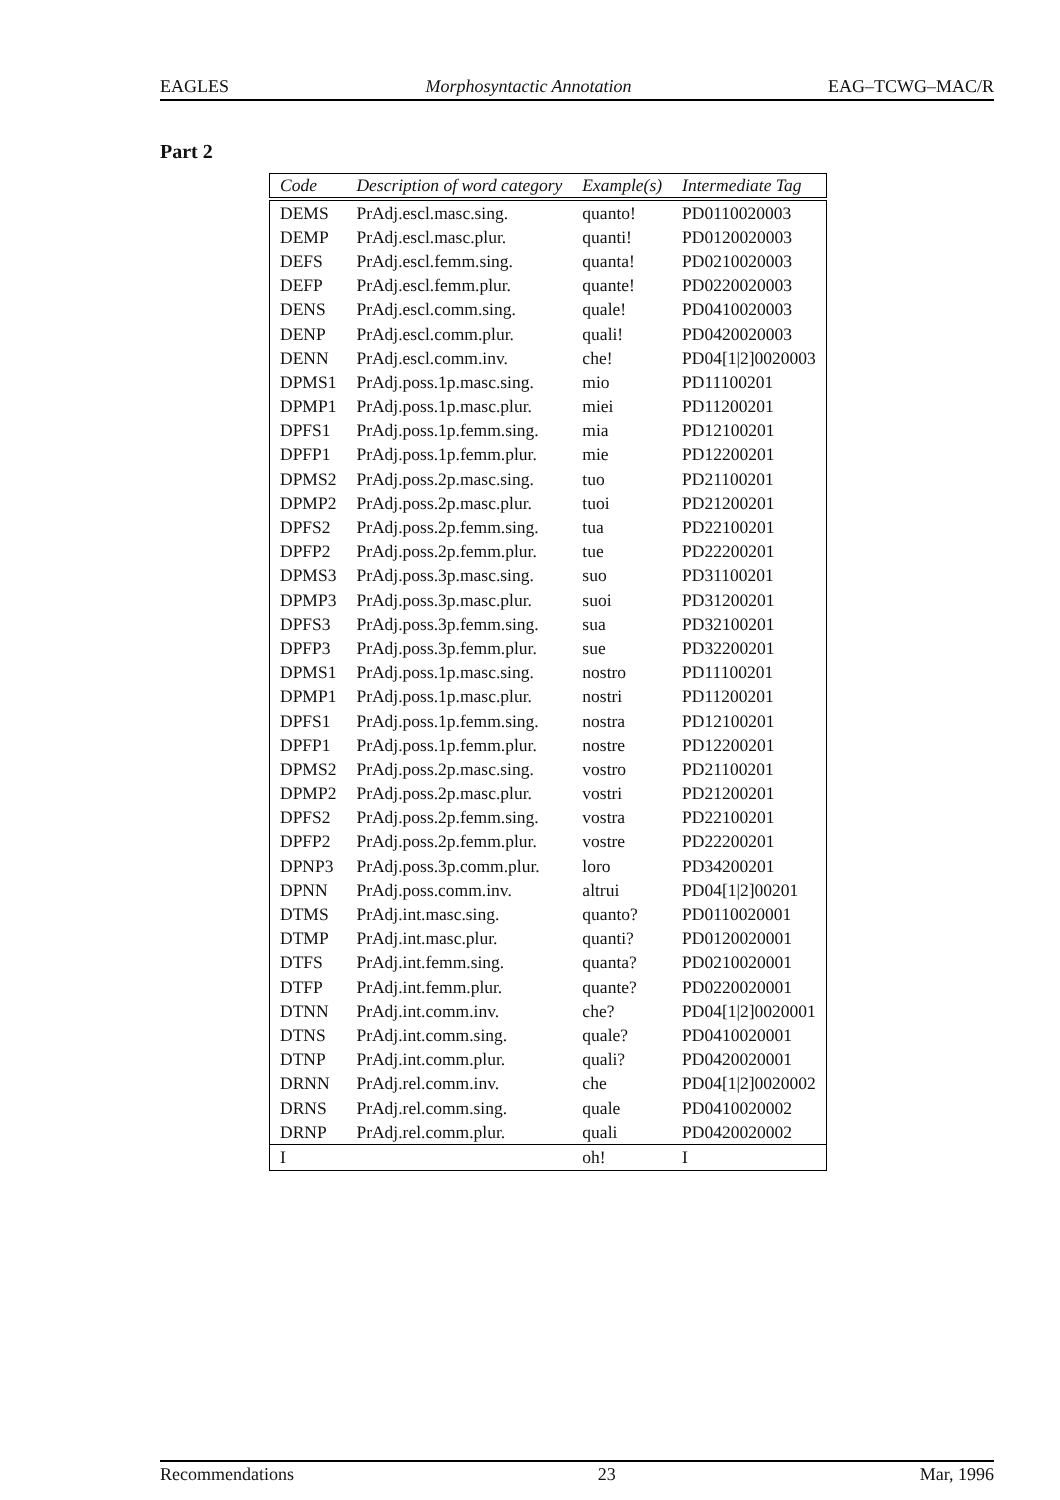EAGLES Morphosyntactic Annotation EAG–TCWG–MAC/R
Part 2
| Code | Description of word category | Example(s) | Intermediate Tag |
| --- | --- | --- | --- |
| DEMS | PrAdj.escl.masc.sing. | quanto! | PD0110020003 |
| DEMP | PrAdj.escl.masc.plur. | quanti! | PD0120020003 |
| DEFS | PrAdj.escl.femm.sing. | quanta! | PD0210020003 |
| DEFP | PrAdj.escl.femm.plur. | quante! | PD0220020003 |
| DENS | PrAdj.escl.comm.sing. | quale! | PD0410020003 |
| DENP | PrAdj.escl.comm.plur. | quali! | PD0420020003 |
| DENN | PrAdj.escl.comm.inv. | che! | PD04[1/2]0020003 |
| DPMS1 | PrAdj.poss.1p.masc.sing. | mio | PD11100201 |
| DPMP1 | PrAdj.poss.1p.masc.plur. | miei | PD11200201 |
| DPFS1 | PrAdj.poss.1p.femm.sing. | mia | PD12100201 |
| DPFP1 | PrAdj.poss.1p.femm.plur. | mie | PD12200201 |
| DPMS2 | PrAdj.poss.2p.masc.sing. | tuo | PD21100201 |
| DPMP2 | PrAdj.poss.2p.masc.plur. | tuoi | PD21200201 |
| DPFS2 | PrAdj.poss.2p.femm.sing. | tua | PD22100201 |
| DPFP2 | PrAdj.poss.2p.femm.plur. | tue | PD22200201 |
| DPMS3 | PrAdj.poss.3p.masc.sing. | suo | PD31100201 |
| DPMP3 | PrAdj.poss.3p.masc.plur. | suoi | PD31200201 |
| DPFS3 | PrAdj.poss.3p.femm.sing. | sua | PD32100201 |
| DPFP3 | PrAdj.poss.3p.femm.plur. | sue | PD32200201 |
| DPMS1 | PrAdj.poss.1p.masc.sing. | nostro | PD11100201 |
| DPMP1 | PrAdj.poss.1p.masc.plur. | nostri | PD11200201 |
| DPFS1 | PrAdj.poss.1p.femm.sing. | nostra | PD12100201 |
| DPFP1 | PrAdj.poss.1p.femm.plur. | nostre | PD12200201 |
| DPMS2 | PrAdj.poss.2p.masc.sing. | vostro | PD21100201 |
| DPMP2 | PrAdj.poss.2p.masc.plur. | vostri | PD21200201 |
| DPFS2 | PrAdj.poss.2p.femm.sing. | vostra | PD22100201 |
| DPFP2 | PrAdj.poss.2p.femm.plur. | vostre | PD22200201 |
| DPNP3 | PrAdj.poss.3p.comm.plur. | loro | PD34200201 |
| DPNN | PrAdj.poss.comm.inv. | altrui | PD04[1/2]00201 |
| DTMS | PrAdj.int.masc.sing. | quanto? | PD0110020001 |
| DTMP | PrAdj.int.masc.plur. | quanti? | PD0120020001 |
| DTFS | PrAdj.int.femm.sing. | quanta? | PD0210020001 |
| DTFP | PrAdj.int.femm.plur. | quante? | PD0220020001 |
| DTNN | PrAdj.int.comm.inv. | che? | PD04[1/2]0020001 |
| DTNS | PrAdj.int.comm.sing. | quale? | PD0410020001 |
| DTNP | PrAdj.int.comm.plur. | quali? | PD0420020001 |
| DRNN | PrAdj.rel.comm.inv. | che | PD04[1/2]0020002 |
| DRNS | PrAdj.rel.comm.sing. | quale | PD0410020002 |
| DRNP | PrAdj.rel.comm.plur. | quali | PD0420020002 |
| I | | oh! | I |
Recommendations 23 Mar, 1996